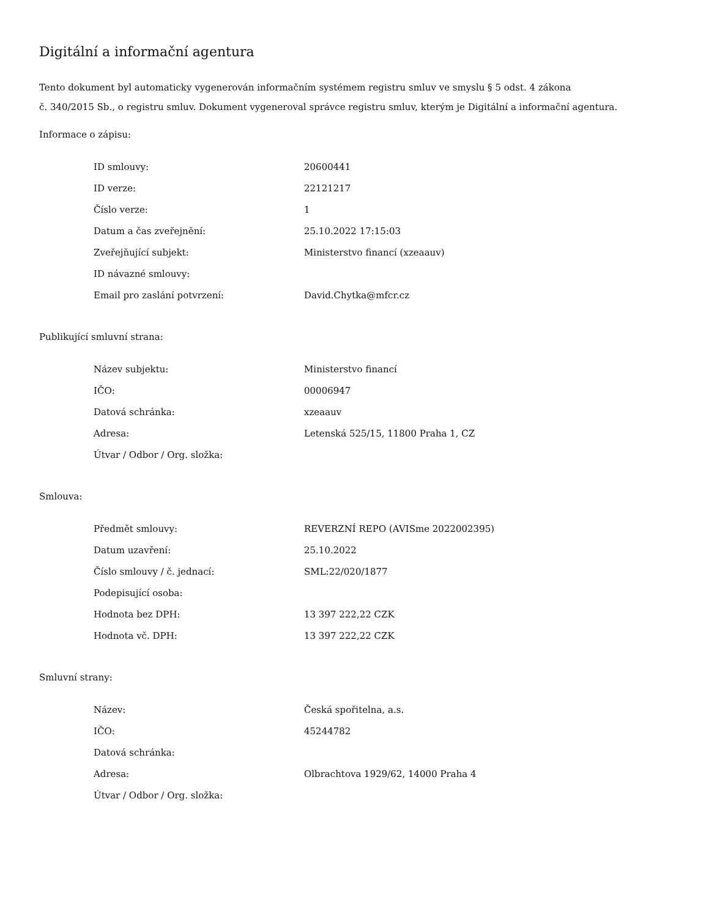Digitální a informační agentura
Tento dokument byl automaticky vygenerován informačním systémem registru smluv ve smyslu § 5 odst. 4 zákona
č. 340/2015 Sb., o registru smluv. Dokument vygeneroval správce registru smluv, kterým je Digitální a informační agentura.
Informace o zápisu:
| ID smlouvy: | 20600441 |
| ID verze: | 22121217 |
| Číslo verze: | 1 |
| Datum a čas zveřejnění: | 25.10.2022 17:15:03 |
| Zveřejňující subjekt: | Ministerstvo financí (xzeaauv) |
| ID návazné smlouvy: | |
| Email pro zaslání potvrzení: | David.Chytka@mfcr.cz |
Publikující smluvní strana:
| Název subjektu: | Ministerstvo financí |
| IČO: | 00006947 |
| Datová schránka: | xzeaauv |
| Adresa: | Letenská 525/15, 11800 Praha 1, CZ |
| Útvar / Odbor / Org. složka: | |
Smlouva:
| Předmět smlouvy: | REVERZNÍ REPO (AVISme 2022002395) |
| Datum uzavření: | 25.10.2022 |
| Číslo smlouvy / č. jednací: | SML:22/020/1877 |
| Podepisující osoba: | |
| Hodnota bez DPH: | 13 397 222,22 CZK |
| Hodnota vč. DPH: | 13 397 222,22 CZK |
Smluvní strany:
| Název: | Česká spořitelna, a.s. |
| IČO: | 45244782 |
| Datová schránka: | |
| Adresa: | Olbrachtova 1929/62, 14000 Praha 4 |
| Útvar / Odbor / Org. složka: | |